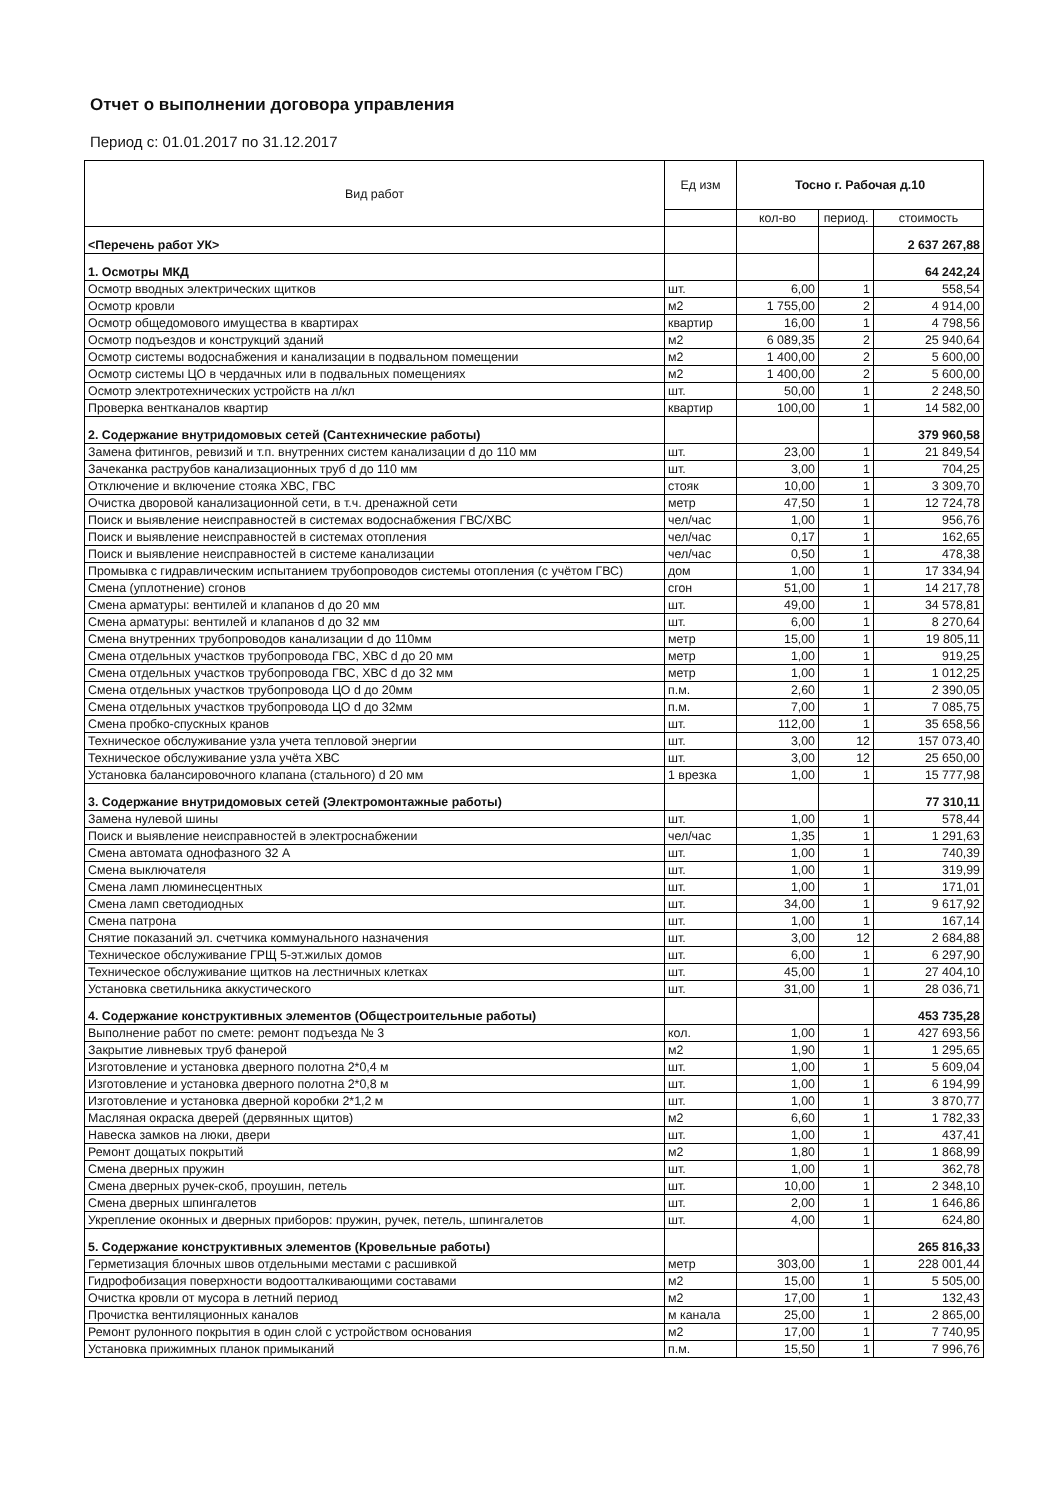Отчет о выполнении договора управления
Период с: 01.01.2017 по 31.12.2017
| Вид работ | Ед изм | Тосно г. Рабочая д.10 | | |
| --- | --- | --- | --- | --- |
| | | кол-во | период. | стоимость |
| <Перечень работ УК> | | | | 2 637 267,88 |
| 1. Осмотры МКД | | | | 64 242,24 |
| Осмотр вводных электрических щитков | шт. | 6,00 | 1 | 558,54 |
| Осмотр кровли | м2 | 1 755,00 | 2 | 4 914,00 |
| Осмотр общедомового имущества в квартирах | квартир | 16,00 | 1 | 4 798,56 |
| Осмотр подъездов и конструкций зданий | м2 | 6 089,35 | 2 | 25 940,64 |
| Осмотр системы водоснабжения и канализации в подвальном помещении | м2 | 1 400,00 | 2 | 5 600,00 |
| Осмотр системы ЦО в чердачных или в подвальных помещениях | м2 | 1 400,00 | 2 | 5 600,00 |
| Осмотр электротехнических устройств на л/кл | шт. | 50,00 | 1 | 2 248,50 |
| Проверка вентканалов квартир | квартир | 100,00 | 1 | 14 582,00 |
| 2. Содержание внутридомовых сетей (Сантехнические работы) | | | | 379 960,58 |
| Замена фитингов, ревизий и т.п. внутренних систем канализации d до 110 мм | шт. | 23,00 | 1 | 21 849,54 |
| Зачеканка раструбов канализационных труб d до 110 мм | шт. | 3,00 | 1 | 704,25 |
| Отключение и включение стояка ХВС, ГВС | стояк | 10,00 | 1 | 3 309,70 |
| Очистка дворовой канализационной сети, в т.ч. дренажной сети | метр | 47,50 | 1 | 12 724,78 |
| Поиск и выявление неисправностей в системах водоснабжения ГВС/ХВС | чел/час | 1,00 | 1 | 956,76 |
| Поиск и выявление неисправностей в системах отопления | чел/час | 0,17 | 1 | 162,65 |
| Поиск и выявление неисправностей в системе канализации | чел/час | 0,50 | 1 | 478,38 |
| Промывка с гидравлическим испытанием трубопроводов системы отопления (с учётом ГВС) | дом | 1,00 | 1 | 17 334,94 |
| Смена (уплотнение) сгонов | сгон | 51,00 | 1 | 14 217,78 |
| Смена арматуры: вентилей и клапанов d до 20 мм | шт. | 49,00 | 1 | 34 578,81 |
| Смена арматуры: вентилей и клапанов d до 32 мм | шт. | 6,00 | 1 | 8 270,64 |
| Смена внутренних трубопроводов канализации d до 110мм | метр | 15,00 | 1 | 19 805,11 |
| Смена отдельных участков трубопровода ГВС, ХВС d до 20 мм | метр | 1,00 | 1 | 919,25 |
| Смена отдельных участков трубопровода ГВС, ХВС d до 32 мм | метр | 1,00 | 1 | 1 012,25 |
| Смена отдельных участков трубопровода ЦО d до 20мм | п.м. | 2,60 | 1 | 2 390,05 |
| Смена отдельных участков трубопровода ЦО d до 32мм | п.м. | 7,00 | 1 | 7 085,75 |
| Смена пробко-спускных кранов | шт. | 112,00 | 1 | 35 658,56 |
| Техническое обслуживание узла учета тепловой энергии | шт. | 3,00 | 12 | 157 073,40 |
| Техническое обслуживание узла учёта ХВС | шт. | 3,00 | 12 | 25 650,00 |
| Установка балансировочного клапана (стального) d 20 мм | 1 врезка | 1,00 | 1 | 15 777,98 |
| 3. Содержание внутридомовых сетей (Электромонтажные работы) | | | | 77 310,11 |
| Замена нулевой шины | шт. | 1,00 | 1 | 578,44 |
| Поиск и выявление неисправностей в электроснабжении | чел/час | 1,35 | 1 | 1 291,63 |
| Смена автомата однофазного 32 А | шт. | 1,00 | 1 | 740,39 |
| Смена выключателя | шт. | 1,00 | 1 | 319,99 |
| Смена ламп люминесцентных | шт. | 1,00 | 1 | 171,01 |
| Смена ламп светодиодных | шт. | 34,00 | 1 | 9 617,92 |
| Смена патрона | шт. | 1,00 | 1 | 167,14 |
| Снятие показаний эл. счетчика коммунального назначения | шт. | 3,00 | 12 | 2 684,88 |
| Техническое обслуживание ГРЩ 5-эт.жилых домов | шт. | 6,00 | 1 | 6 297,90 |
| Техническое обслуживание щитков на лестничных клетках | шт. | 45,00 | 1 | 27 404,10 |
| Установка светильника аккустического | шт. | 31,00 | 1 | 28 036,71 |
| 4. Содержание конструктивных элементов (Общестроительные работы) | | | | 453 735,28 |
| Выполнение работ по смете: ремонт подъезда № 3 | кол. | 1,00 | 1 | 427 693,56 |
| Закрытие ливневых труб фанерой | м2 | 1,90 | 1 | 1 295,65 |
| Изготовление и установка дверного полотна 2*0,4 м | шт. | 1,00 | 1 | 5 609,04 |
| Изготовление и установка дверного полотна 2*0,8 м | шт. | 1,00 | 1 | 6 194,99 |
| Изготовление и установка дверной коробки 2*1,2 м | шт. | 1,00 | 1 | 3 870,77 |
| Масляная окраска дверей (дервянных щитов) | м2 | 6,60 | 1 | 1 782,33 |
| Навеска замков на люки, двери | шт. | 1,00 | 1 | 437,41 |
| Ремонт дощатых покрытий | м2 | 1,80 | 1 | 1 868,99 |
| Смена дверных пружин | шт. | 1,00 | 1 | 362,78 |
| Смена дверных ручек-скоб, проушин, петель | шт. | 10,00 | 1 | 2 348,10 |
| Смена дверных шпингалетов | шт. | 2,00 | 1 | 1 646,86 |
| Укрепление оконных и дверных приборов: пружин, ручек, петель, шпингалетов | шт. | 4,00 | 1 | 624,80 |
| 5. Содержание конструктивных элементов (Кровельные работы) | | | | 265 816,33 |
| Герметизация блочных швов отдельными местами с расшивкой | метр | 303,00 | 1 | 228 001,44 |
| Гидрофобизация поверхности водоотталкивающими составами | м2 | 15,00 | 1 | 5 505,00 |
| Очистка кровли от мусора в летний период | м2 | 17,00 | 1 | 132,43 |
| Прочистка вентиляционных каналов | м канала | 25,00 | 1 | 2 865,00 |
| Ремонт рулонного покрытия в один слой с устройством основания | м2 | 17,00 | 1 | 7 740,95 |
| Установка прижимных планок примыканий | п.м. | 15,50 | 1 | 7 996,76 |